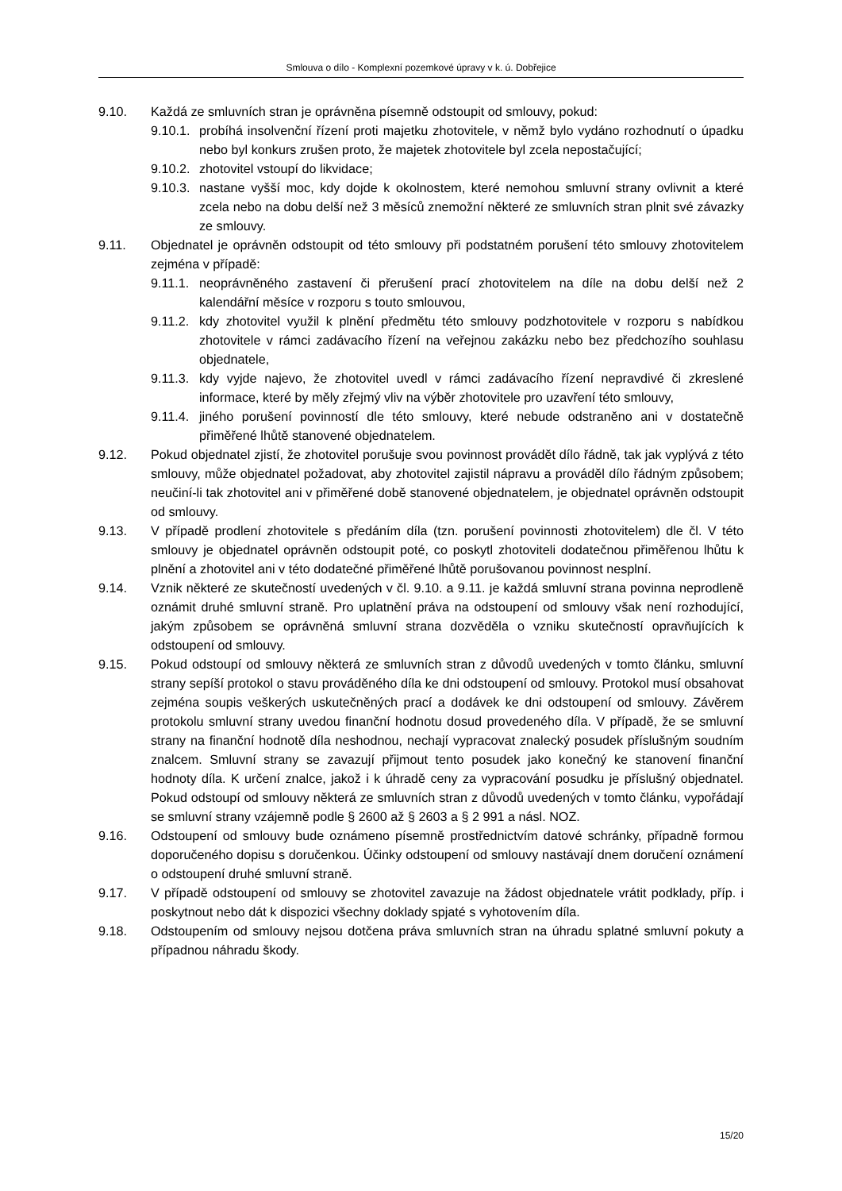Smlouva o dílo - Komplexní pozemkové úpravy v k. ú. Dobřejice
9.10. Každá ze smluvních stran je oprávněna písemně odstoupit od smlouvy, pokud:
9.10.1.
probíhá insolvenční řízení proti majetku zhotovitele, v němž bylo vydáno rozhodnutí o úpadku nebo byl konkurs zrušen proto, že majetek zhotovitele byl zcela nepostačující;
9.10.2.
zhotovitel vstoupí do likvidace;
9.10.3.
nastane vyšší moc, kdy dojde k okolnostem, které nemohou smluvní strany ovlivnit a které zcela nebo na dobu delší než 3 měsíců znemožní některé ze smluvních stran plnit své závazky ze smlouvy.
9.11. Objednatel je oprávněn odstoupit od této smlouvy při podstatném porušení této smlouvy zhotovitelem zejména v případě:
9.11.1.
neoprávněného zastavení či přerušení prací zhotovitelem na díle na dobu delší než 2 kalendářní měsíce v rozporu s touto smlouvou,
9.11.2.
kdy zhotovitel využil k plnění předmětu této smlouvy podzhotovitele v rozporu s nabídkou zhotovitele v rámci zadávacího řízení na veřejnou zakázku nebo bez předchozího souhlasu objednatele,
9.11.3.
kdy vyjde najevo, že zhotovitel uvedl v rámci zadávacího řízení nepravdivé či zkreslené informace, které by měly zřejmý vliv na výběr zhotovitele pro uzavření této smlouvy,
9.11.4.
jiného porušení povinností dle této smlouvy, které nebude odstraněno ani v dostatečně přiměřené lhůtě stanovené objednatelem.
9.12. Pokud objednatel zjistí, že zhotovitel porušuje svou povinnost provádět dílo řádně, tak jak vyplývá z této smlouvy, může objednatel požadovat, aby zhotovitel zajistil nápravu a prováděl dílo řádným způsobem; neučiní-li tak zhotovitel ani v přiměřené době stanovené objednatelem, je objednatel oprávněn odstoupit od smlouvy.
9.13. V případě prodlení zhotovitele s předáním díla (tzn. porušení povinnosti zhotovitelem) dle čl. V této smlouvy je objednatel oprávněn odstoupit poté, co poskytl zhotoviteli dodatečnou přiměřenou lhůtu k plnění a zhotovitel ani v této dodatečné přiměřené lhůtě porušovanou povinnost nesplní.
9.14. Vznik některé ze skutečností uvedených v čl. 9.10. a 9.11. je každá smluvní strana povinna neprodleně oznámit druhé smluvní straně. Pro uplatnění práva na odstoupení od smlouvy však není rozhodující, jakým způsobem se oprávněná smluvní strana dozvěděla o vzniku skutečností opravňujících k odstoupení od smlouvy.
9.15. Pokud odstoupí od smlouvy některá ze smluvních stran z důvodů uvedených v tomto článku, smluvní strany sepíší protokol o stavu prováděného díla ke dni odstoupení od smlouvy. Protokol musí obsahovat zejména soupis veškerých uskutečněných prací a dodávek ke dni odstoupení od smlouvy. Závěrem protokolu smluvní strany uvedou finanční hodnotu dosud provedeného díla. V případě, že se smluvní strany na finanční hodnotě díla neshodnou, nechají vypracovat znalecký posudek příslušným soudním znalcem. Smluvní strany se zavazují přijmout tento posudek jako konečný ke stanovení finanční hodnoty díla. K určení znalce, jakož i k úhradě ceny za vypracování posudku je příslušný objednatel. Pokud odstoupí od smlouvy některá ze smluvních stran z důvodů uvedených v tomto článku, vypořádají se smluvní strany vzájemně podle § 2600 až § 2603 a § 2 991 a násl. NOZ.
9.16. Odstoupení od smlouvy bude oznámeno písemně prostřednictvím datové schránky, případně formou doporučeného dopisu s doručenkou. Účinky odstoupení od smlouvy nastávají dnem doručení oznámení o odstoupení druhé smluvní straně.
9.17. V případě odstoupení od smlouvy se zhotovitel zavazuje na žádost objednatele vrátit podklady, příp. i poskytnout nebo dát k dispozici všechny doklady spjaté s vyhotovením díla.
9.18. Odstoupením od smlouvy nejsou dotčena práva smluvních stran na úhradu splatné smluvní pokuty a případnou náhradu škody.
15/20